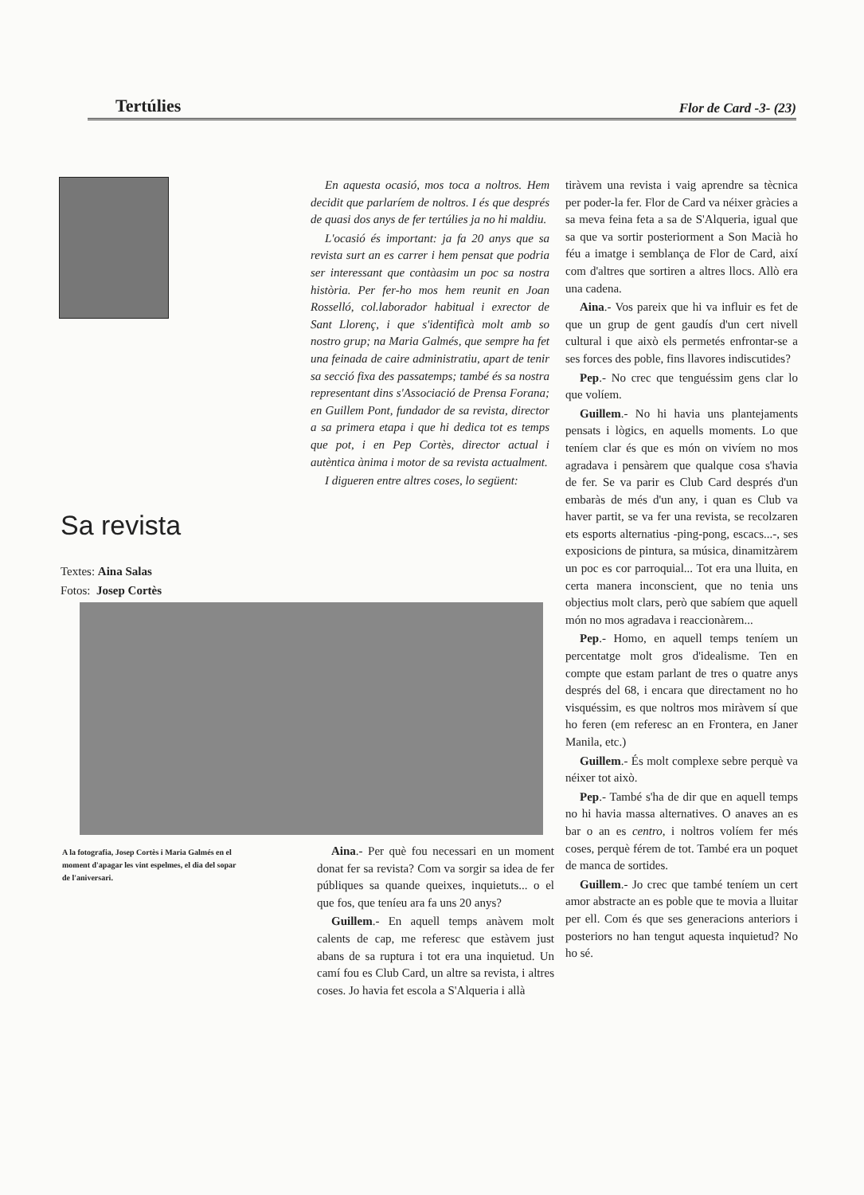Tertúlies Flor de Card -3- (23)
Sa revista
Textes: Aina Salas
Fotos: Josep Cortès
En aquesta ocasió, mos toca a noltros. Hem decidit que parlaríem de noltros. I és que després de quasi dos anys de fer tertúlies ja no hi maldiu.
L'ocasió és important: ja fa 20 anys que sa revista surt an es carrer i hem pensat que podria ser interessant que contàasim un poc sa nostra història. Per fer-ho mos hem reunit en Joan Rosselló, col.laborador habitual i exrector de Sant Llorenç, i que s'identificà molt amb so nostro grup; na Maria Galmés, que sempre ha fet una feinada de caire administratiu, apart de tenir sa secció fixa des passatemps; també és sa nostra representant dins s'Associació de Prensa Forana; en Guillem Pont, fundador de sa revista, director a sa primera etapa i que hi dedica tot es temps que pot, i en Pep Cortès, director actual i autèntica ànima i motor de sa revista actualment.
I digueren entre altres coses, lo següent:
A la fotografia, Josep Cortès i Maria Galmés en el moment d'apagar les vint espelmes, el dia del sopar de l'aniversari.
Aina.- Per què fou necessari en un moment donat fer sa revista? Com va sorgir sa idea de fer públiques sa quande queixes, inquietuts... o el que fos, que teníeu ara fa uns 20 anys?
Guillem.- En aquell temps anàvem molt calents de cap, me referesc que estàvem just abans de sa ruptura i tot era una inquietud. Un camí fou es Club Card, un altre sa revista, i altres coses. Jo havia fet escola a S'Alqueria i allà
tiràvem una revista i vaig aprendre sa tècnica per poder-la fer. Flor de Card va néixer gràcies a sa meva feina feta a sa de S'Alqueria, igual que sa que va sortir posteriorment a Son Macià ho féu a imatge i semblança de Flor de Card, així com d'altres que sortiren a altres llocs. Allò era una cadena.
Aina.- Vos pareix que hi va influir es fet de que un grup de gent gaudís d'un cert nivell cultural i que això els permetés enfrontar-se a ses forces des poble, fins llavores indiscutides?
Pep.- No crec que tenguéssim gens clar lo que volíem.
Guillem.- No hi havia uns plantejaments pensats i lògics, en aquells moments. Lo que teníem clar és que es món on vivíem no mos agradava i pensàrem que qualque cosa s'havia de fer. Se va parir es Club Card després d'un embaràs de més d'un any, i quan es Club va haver partit, se va fer una revista, se recolzaren ets esports alternatius -ping-pong, escacs...-, ses exposicions de pintura, sa música, dinamitzàrem un poc es cor parroquial... Tot era una lluita, en certa manera inconscient, que no tenia uns objectius molt clars, però que sabíem que aquell món no mos agradava i reaccionàrem...
Pep.- Homo, en aquell temps teníem un percentatge molt gros d'idealisme. Ten en compte que estam parlant de tres o quatre anys després del 68, i encara que directament no ho visquéssim, es que noltros mos miràvem sí que ho feren (em referesc an en Frontera, en Janer Manila, etc.)
Guillem.- És molt complexe sebre perquè va néixer tot això.
Pep.- També s'ha de dir que en aquell temps no hi havia massa alternatives. O anaves an es bar o an es centro, i noltros volíem fer més coses, perquè férem de tot. També era un poquet de manca de sortides.
Guillem.- Jo crec que també teníem un cert amor abstracte an es poble que te movia a lluitar per ell. Com és que ses generacions anteriors i posteriors no han tengut aquesta inquietud? No ho sé.